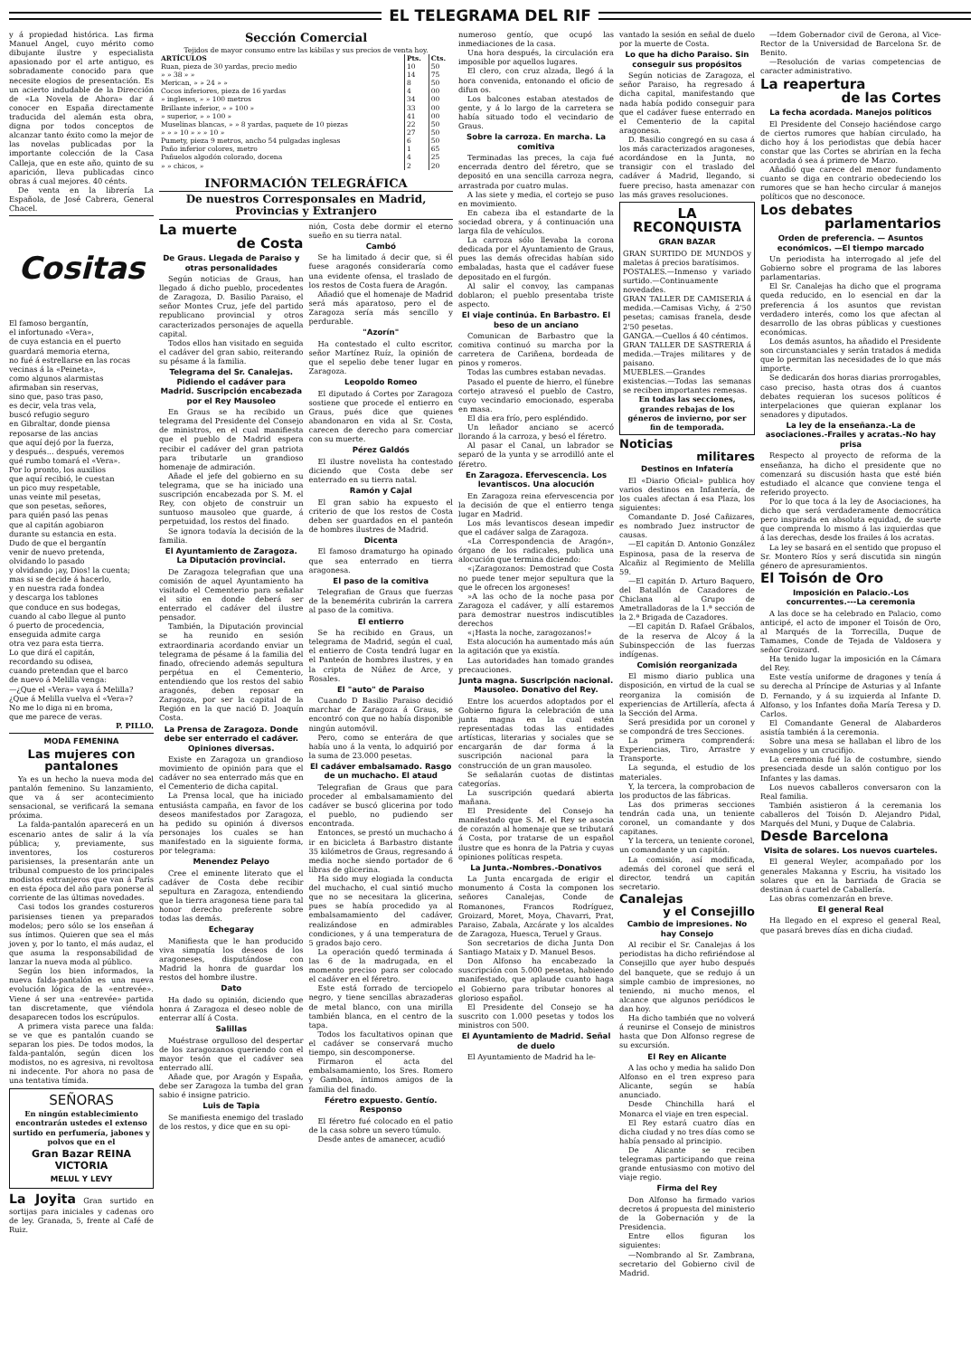EL TELEGRAMA DEL RIF
y á propiedad histórica. Las firma Manuel Angel, cuyo mérito como dibujante ilustre y especialista apasionado por el arte antiguo, es sobradamente conocido para que necesite elogios de presentación. Es un acierto indudable de la Dirección de «La Novela de Ahora» dar á conocer en España directamente traducida del alemán esta obra, digna por todos conceptos de alcanzar tanto éxito como la mejor de las novelas publicadas por la importante colección de la Casa Calleja, que en este año, quinto de su aparición, lleva publicadas cinco obras á cual mejores. 40 cénts.
De venta en la librería La Española, de José Cabrera, General Chacel.
Cositas
El famoso bergantín,
el infortunado «Vera»,
de cuya estancia en el puerto
guardará memoria eterna,
no fué á estrellarse en las rocas
vecinas á la «Peineta»,
como algunos alarmistas
afirmaban sin reservas,
sino que, paso tras paso,
es decir, vela tras vela,
buscó refugio seguro
en Gibraltar, donde piensa
reposarse de las ancias
que aquí dejó por la fuerza,
y después... después, veremos
qué rumbo tomará el «Vera».
Por lo pronto, los auxilios
que aquí recibió, le cuestan
un pico muy respetable,
unas veinte mil pesetas,
que son pesetas, señores,
para quién pasó las penas
que al capitán agobiaron
durante su estancia en esta.
Dudo de que el bergantín
venir de nuevo pretenda,
olvidando lo pasado
y olvidando ¡ay, Dios! la cuenta;
mas si se decide á hacerlo,
y en nuestra rada fondea
y descarga los tablones
que conduce en sus bodegas,
cuando al cabo llegue al punto
ó puerto de procedencia,
enseguida admite carga
otra vez para esta tierra.
Lo que dirá el capitán,
recordando su odisea,
cuando pretendan que el barco
de nuevo á Melilla venga:
—¿Que el «Vera» vaya á Melilla?
¿Que á Melilla vuelva el «Vera»?
No me lo diga ni en broma,
que me parece de veras.
P. PILLO.
MODA FEMENINA
Las mujeres con pantalones
Ya es un hecho la nueva moda del pantalón femenino. Su lanzamiento, que va á ser acontecimiento sensacional, se verificará la semana próxima.
La falda-pantalón aparecerá en un escenario antes de salir á la vía pública; y, previamente, sus inventores, los costureros parisienses, la presentarán ante un tribunal compuesto de los principales modistos extranjeros que van á París en esta época del año para ponerse al corriente de las últimas novedades.
Casi todos los grandes costureros parisienses tienen ya preparados modelos; pero sólo se los enseñan á sus íntimos. Quieren que sea el más joven y, por lo tanto, el más audaz, el que asuma la responsabilidad de lanzar la nueva moda al público.
Según los bien informados, la nueva falda-pantalón es una nueva evolución lógica de la «entrevée». Viene á ser una «entrevée» partida tan discretamente, que viéndola desaparecen todos los escrúpulos.
A primera vista parece una falda: se ve que es pantalón cuando se separan los pies. De todos modos, la falda-pantalón, según dicen los modistos, no es agresiva, ni revoltosa ni indecente. Por ahora no pasa de una tentativa tímida.
SEÑORAS
En ningún establecimiento encontrarán ustedes el extenso surtido en perfumería, jabones y polvos que en el
Gran Bazar REINA VICTORIA
MELUL Y LEVY
La Joyita Gran surtido en sortijas para iniciales y cadenas oro de ley. Granada, 5, frente al Café de Ruiz.
Sección Comercial
Tejidos de mayor consumo entre las kábilas y sus precios de venta hoy.
| ARTÍCULOS | Pts. | Cts. |
| --- | --- | --- |
| Ruan, pieza de 30 yardas, precio medio | 10 | 50 |
| » » 38 » » | 14 | 75 |
| Merican, » » 24 » » | 8 | 50 |
| Cocos inferiores, pieza de 16 yardas | 4 | 00 |
| » ingleses, » » 100 metros | 34 | 00 |
| Brillante inferior, » » 100 » | 33 | 00 |
| » superior, » » 100 » | 41 | 00 |
| Muselinas blancas, » » 8 yardas, paquete de 10 piezas | 22 | 50 |
| » » » 10 » » » 10 » | 27 | 50 |
| Pumety, pieza 9 metros, ancho 54 pulgadas inglesas | 6 | 50 |
| Paño inferior colores, metro | 1 | 65 |
| Pañuelos algodón colorado, docena | 4 | 25 |
| » » chicos, » | 2 | 20 |
INFORMACIÓN TELEGRÁFICA
De nuestros Corresponsales en Madrid, Provincias y Extranjero
La muerte
de Costa
De Graus. Llegada de Paraiso y otras personalidades
Según noticias de Graus, han llegado á dicho pueblo, procedentes de Zaragoza, D. Basilio Paraiso, el señor Montes Cruz, jefe del partido republicano provincial y otros caracterizados personajes de aquella capital.
Todos ellos han visitado en seguida el cadáver del gran sabio, reiterando su pésame á la familia.
Telegrama del Sr. Canalejas. Pidiendo el cadáver para Madrid. Suscripción encabezada por el Rey Mausoleo
En Graus se ha recibido un telegrama del Presidente del Consejo de ministros, en el cual manifiesta que el pueblo de Madrid espera recibir el cadáver del gran patriota para tributarle un grandioso homenaje de admiración.
Añade el jefe del gobierno en su telegrama, que se ha iniciado una suscripción encabezada por S. M. el Rey, con objeto de construir un suntuoso mausoleo que guarde, á perpetuidad, los restos del finado.
Se ignora todavía la decisión de la familia.
El Ayuntamiento de Zaragoza. La Diputación provincial.
De Zaragoza telegrafian que una comisión de aquel Ayuntamiento ha visitado el Cementerio para señalar el sitio en donde deberá ser enterrado el cadáver del ilustre pensador.
También, la Diputación provincial se ha reunido en sesión extraordinaria acordando enviar un telegrama de pésame á la familia del finado, ofreciendo además sepultura perpétua en el Cementerio, entendiendo que los restos del sabio aragonés, deben reposar en Zaragoza, por ser la capital de la Región en la que nació D. Joaquín Costa.
La Prensa de Zaragoza. Donde debe ser enterrado el cadáver. Opiniones diversas.
Existe en Zaragoza un grandioso movimiento de opinión para que el cadáver no sea enterrado más que en el Cementerio de dicha capital.
La Prensa local, que ha iniciado entusiásta campaña, en favor de los deseos manifestados por Zaragoza, ha pedido su opinión á diversos personajes los cuales se han manifestado en la siguiente forma, por telegrama:
Menendez Pelayo
Cree el eminente literato que el cadáver de Costa debe recibir sepultura en Zaragoza, entendiendo que la tierra aragonesa tiene para tal honor derecho preferente sobre todas las demás.
Echegaray
Manifiesta que le han producido viva simpatía los deseos de los aragoneses, disputándose con Madrid la honra de guardar los restos del hombre ilustre.
Dato
Ha dado su opinión, diciendo que honra á Zaragoza el deseo noble de enterrar allí á Costa.
Salillas
Muéstrase orgulloso del despertar de los zaragozanos queriendo con el mayor tesón que el cadáver sea enterrado allí.
Añade que, por Aragón y España, debe ser Zaragoza la tumba del gran sabio é insigne patricio.
Luis de Tapia
Se manifiesta enemigo del traslado de los restos, y dice que en su opi-
nión, Costa debe dormir el eterno sueño en su tierra natal.
Cambó
Se ha limitado á decir que, si él fuese aragonés consideraría como una evidente ofensa, el traslado de los restos de Costa fuera de Aragón.
Añadió que el homenaje de Madrid será más aparatoso, pero el de Zaragoza sería más sencillo y perdurable.
"Azorín"
Ha contestado el culto escritor, señor Martínez Ruíz, la opinión de que el sepelio debe tener lugar en Zaragoza.
Leopoldo Romeo
El diputado á Cortes por Zaragoza sostiene que procede el entierro en Graus, pués dice que quienes abandonaron en vida al Sr. Costa, carecen de derecho para comerciar con su muerte.
Pérez Galdós
El ilustre novelista ha contestado diciendo que Costa debe ser enterrado en su tierra natal.
Ramón y Cajal
El gran sabio ha expuesto el criterio de que los restos de Costa deben ser guardados en el panteón de hombres ilustres de Madrid.
Dicenta
El famoso dramaturgo ha opinado que sea enterrado en tierra aragonesa.
El paso de la comitiva
Telegrafian de Graus que fuerzas de la benemérita cubrirán la carrera al paso de la comitiva.
El entierro
Se ha recibido en Graus, un telegrama de Madrid, según el cual, el entierro de Costa tendrá lugar en el Panteón de hombres ilustres, y en la cripta de Núñez de Arce, y Rosales.
El "auto" de Paraiso
Cuando D Basilio Paraiso decidió marchar de Zaragoza á Graus, se encontró con que no había disponible ningún automóvil.
Pero, como se enterára de que había uno á la venta, lo adquirió por la suma de 23.000 pesetas.
El cadáver embalsamado. Rasgo de un muchacho. El ataud
Telegrafian de Graus que para proceder al embalsamamiento del cadáver se buscó glicerina por todo el pueblo, no pudiendo ser encontrada.
Entonces, se prestó un muchacho á ir en bicicleta á Barbastro distante 35 kilómetros de Graus, regresando á media noche siendo portador de 6 libras de glicerina.
Ha sido muy elogiada la conducta del muchacho, el cual sintió mucho que no se necesitara la glicerina, pues se había procedido ya al embalsamamiento del cadáver, realizándose en admirables condiciones, y á una temperatura de 5 grados bajo cero.
La operación quedó terminada á las 6 de la madrugada, en el momento preciso para ser colocado el cadáver en el féretro.
Este está forrado de terciopelo negro, y tiene sencillas abrazaderas de metal blanco, con una mirilla también blanca, en el centro de la tapa.
Todos los facultativos opinan que el cadáver se conservará mucho tiempo, sin descomponerse.
Firmaron el acta del embalsamamiento, los Sres. Romero y Gamboa, íntimos amigos de la familia del finado.
Féretro expuesto. Gentío. Responso
El féretro fué colocado en el patio de la casa sobre un severo túmulo.
Desde antes de amanecer, acudió
numeroso gentío, que ocupó las inmediaciones de la casa.
Una hora después, la circulación era imposible por aquellos lugares.
El clero, con cruz alzada, llegó á la hora convenida, entonando el oficio de difun os.
Los balcones estaban atestados de gente, y á lo largo de la carretera se había situado todo el vecindario de Graus.
Sobre la carroza. En marcha. La comitiva
Terminadas las preces, la caja fué encerrada dentro del féretro, que se depositó en una sencilla carroza negra, arrastrada por cuatro mulas.
A las siete y media, el cortejo se puso en movimiento.
En cabeza iba el estandarte de la sociedad obrera, y á continuación una larga fila de vehículos.
La carroza sólo llevaba la corona dedicada por el Ayuntamiento de Graus, pues las demás ofrecidas habían sido embaladas, hasta que el cadáver fuese depositado en el furgón.
Al salir el convoy, las campanas doblaron; el pueblo presentaba triste aspecto.
El viaje continúa. En Barbastro. El beso de un anciano
Comunican de Barbastro que la comitiva continuó su marcha por la carretera de Cariñena, bordeada de pinos y romeros.
Todas las cumbres estaban nevadas.
Pasado el puente de hierro, el fúnebre cortejo atravesó el pueblo de Castro, cuyo vecindario emocionado, esperaba en masa.
El dia era frío, pero espléndido.
Un leñador anciano se acercó llorando á la carroza, y besó el féretro.
Al pasar el Canal, un labrador se separó de la yunta y se arrodilló ante el féretro.
En Zaragoza. Efervescencia. Los levantiscos. Una alocución
En Zaragoza reina efervescencia por la decisión de que el entierro tenga lugar en Madrid.
Los más levantiscos desean impedir que el cadáver salga de Zaragoza.
«La Correspondencia de Aragón», órgano de los radicales, publica una alocución que termina diciendo:
«¡Zaragozanos: Demostrad que Costa no puede tener mejor sepultura que la que le ofrecen los argoneses!
»A las ocho de la noche pasa por Zaragoza el cadáver, y allí estaremos para demostrar nuestros indiscutibles derechos
«¡Hasta la noche, zaragozanos!»
Esta alocución ha aumentado más aún la agitación que ya existía.
Las autoridades han tomado grandes precauciones.
Junta magna. Suscripción nacional. Mausoleo. Donativo del Rey.
Entre los acuerdos adoptados por el Gobierno figura la celebración de una junta magna en la cual estén representadas todas las entidades artísticas, literarias y sociales que se encargarán de dar forma á la suscripción nacional para la construcción de un gran mausoleo.
Se señalarán cuotas de distintas categorías.
La suscripción quedará abierta mañana.
El Presidente del Consejo ha manifestado que S. M. el Rey se asocia de corazón al homenaje que se tributará á Costa, por tratarse de un español ilustre que es honra de la Patria y cuyas opiniones políticas respeta.
La Junta.-Nombres.-Donativos
La Junta encargada de erigir el monumento á Costa la componen los señores Canalejas, Conde de Romanones, Francos Rodríguez, Groizard, Moret, Moya, Chavarri, Prat, Paraiso, Zabala, Azcárate y los alcaldes de Zaragoza, Huesca, Teruel y Graus.
Son secretarios de dicha Junta Don Santiago Mataix y D. Manuel Besos.
Don Alfonso ha encabezado la suscripción con 5.000 pesetas, habiendo manifestado, que aplaude cuanto haga el Gobierno para tributar honores al glorioso español.
El Presidente del Consejo se ha suscrito con 1.000 pesetas y todos los ministros con 500.
El Ayuntamiento de Madrid. Señal de duelo
El Ayuntamiento de Madrid ha le-
vantado la sesión en señal de duelo por la muerte de Costa.
Lo que ha dicho Paraiso. Sin conseguir sus propósitos
Según noticias de Zaragoza, el señor Paraiso, ha regresado á dicha capital, manifestando que nada había podido conseguir para que el cadáver fuese enterrado en el Cementerio de la capital aragonesa.
D. Basilio congregó en su casa á los más caracterizados aragoneses, acordándose en la Junta, no transigir con el traslado del cadáver á Madrid, llegando, si fuere preciso, hasta amenazar con las más graves resoluciones.
LA RECONQUISTA
GRAN BAZAR
GRAN SURTIDO DE MUNDOS y maletas á precios baratísimos.
POSTALES.—Inmenso y variado surtido.—Continuamente novedades.
GRAN TALLER DE CAMISERIA á medida.—Camisas Vichy, á 2'50 pesetas; camisas franela, desde 2'50 pesetas.
GANGA.—Cuellos á 40 céntimos.
GRAN TALLER DE SASTRERIA á medida.—Trajes militares y de paisano.
MUEBLES.—Grandes existencias.—Todas las semanas se reciben importantes remesas.
En todas las secciones, grandes rebajas de los géneros de invierno, por ser fin de temporada.
Noticias
militares
Destinos en Infatería
El «Diario Oficial» publica hoy varios destinos en Infantería, de los cuales afectan á esa Plaza, los siguientes:
Comandante D. José Cañizares, es nombrado Juez instructor de causas.
—El capitán D. Antonio González Espinosa, pasa de la reserva de Alcañiz al Regimiento de Melilla 59.
—El capitán D. Arturo Baquero, del Batallón de Cazadores de Chiclana al Grupo de Ametralladoras de la 1.ª sección de la 2.ª Brigada de Cazadores.
—El capitán D. Rafael Grábalos, de la reserva de Alcoy á la Subinspección de las fuerzas indígenas.
Comisión reorganizada
El mismo diario publica una disposición, en virtud de la cual se reorganiza la comisión de experiencias de Artillería, afecta á la Sección del Arma.
Será presidida por un coronel y se compondrá de tres Secciones.
La primera comprenderá: Experiencias, Tiro, Arrastre y Transporte.
La segunda, el estudio de los materiales.
Y, la tercera, la comprobacion de los productos de las fábricas.
Las dos primeras secciones tendrán cada una, un teniente coronel, un comandante y dos capitanes.
Y la tercera, un teniente coronel, un comandante y un capitán.
La comisión, así modificada, además del coronel que será el director, tendrá un capitán secretario.
Canalejas
y el Consejillo
Cambio de impresiones. No hay Consejo
Al recibir el Sr. Canalejas á los periodistas ha dicho refiriéndose al Consejillo que ayer hubo después del banquete, que se redujo á un simple cambio de impresiones, no teniendo, ni mucho menos, el alcance que algunos periódicos le dan hoy.
Ha dicho también que no volverá á reunirse el Consejo de ministros hasta que Don Alfonso regrese de su excursión.
El Rey en Alicante
A las ocho y media ha salido Don Alfonso en el tren expreso para Alicante, según se había anunciado.
Desde Chinchilla hará el Monarca el viaje en tren especial.
El Rey estará cuatro días en dicha ciudad y no tres días como se había pensado al principio.
De Alicante se reciben telegramas participando que reina grande entusiasmo con motivo del viaje regio.
Firma del Rey
Don Alfonso ha firmado varios decretos á propuesta del ministerio de la Gobernación y de la Presidencia.
Entre ellos figuran los siguientes:
—Nombrando al Sr. Zambrana, secretario del Gobierno civil de Madrid.
—Idem Gobernador civil de Gerona, al Vice-Rector de la Universidad de Barcelona Sr. de Benito.
—Resolución de varias competencias de caracter administrativo.
La reapertura
de las Cortes
La fecha acordada. Manejos políticos
El Presidente del Consejo haciéndose cargo de ciertos rumores que habían circulado, ha dicho hoy á los periodistas que debía hacer constar que las Cortes se abrirían en la fecha acordada ó sea á primero de Marzo.
Añadió que carece del menor fundamento cuanto se diga en contrario obedeciendo los rumores que se han hecho circular á manejos políticos que no desconoce.
Los debates
parlamentarios
Orden de preferencia. — Asuntos económicos. —El tiempo marcado
Un periodista ha interrogado al jefe del Gobierno sobre el programa de las labores parlamentarias.
El Sr. Canalejas ha dicho que el programa queda reducido, en lo esencial en dar la preferencia á los asuntos que revistan verdadero interés, como los que afectan al desarrollo de las obras públicas y cuestiones económicas.
Los demás asuntos, ha añadido el Presidente son circunstanciales y serán tratados á medida que lo permitan las necesidades de lo que más importe.
Se dedicarán dos horas diarias prorrogables, caso preciso, hasta otras dos á cuantos debates requieran los sucesos políticos é interpelaciones que quieran explanar los senadores y diputados.
La ley de la enseñanza.-La de asociaciones.-Frailes y acratas.-No hay prisa
Respecto al proyecto de reforma de la enseñanza, ha dicho el presidente que no comenzará su discusión hasta que esté bién estudiado el alcance que conviene tenga el referido proyecto.
Por lo que toca á la ley de Asociaciones, ha dicho que será verdaderamente democrática pero inspirada en absoluta equidad, de suerte que comprenda lo mismo á las izquierdas que á las derechas, desde los frailes á los acratas.
La ley se basará en el sentido que propuso el Sr. Montero Ríos y será discutida sin ningún género de apresuramientos.
El Toisón de Oro
Imposición en Palacio.-Los concurrentes.---La ceremonia
A las doce se ha celebrado en Palacio, como anticipé, el acto de imponer el Toisón de Oro, al Marqués de la Torrecilla, Duque de Tamames, Conde de Tejada de Valdosera y señor Groizard.
Ha tenido lugar la imposición en la Cámara del Rey.
Este vestía uniforme de dragones y tenía á su derecha al Príncipe de Asturias y al Infante D. Fernando, y á su izquierda al Infante D. Alfonso, y los Infantes doña María Teresa y D. Carlos.
El Comandante General de Alabarderos asistía también á la ceremonia.
Sobre una mesa se hallaban el libro de los evangelios y un crucifijo.
La ceremonia fué la de costumbre, siendo presenciada desde un salón contiguo por los Infantes y las damas.
Los nuevos caballeros conversaron con la Real familia.
También asistieron á la ceremania los caballeros del Toisón D. Alejandro Pidal, Marqués del Muni, y Duque de Calabria.
Desde Barcelona
Visita de solares. Los nuevos cuarteles.
El general Weyler, acompañado por los generales Makanna y Escriu, ha visitado los solares que en la barriada de Gracia se destinan á cuartel de Caballería.
Las obras comenzarán en breve.
El general Real
Ha llegado en el expreso el general Real, que pasará breves días en dicha ciudad.